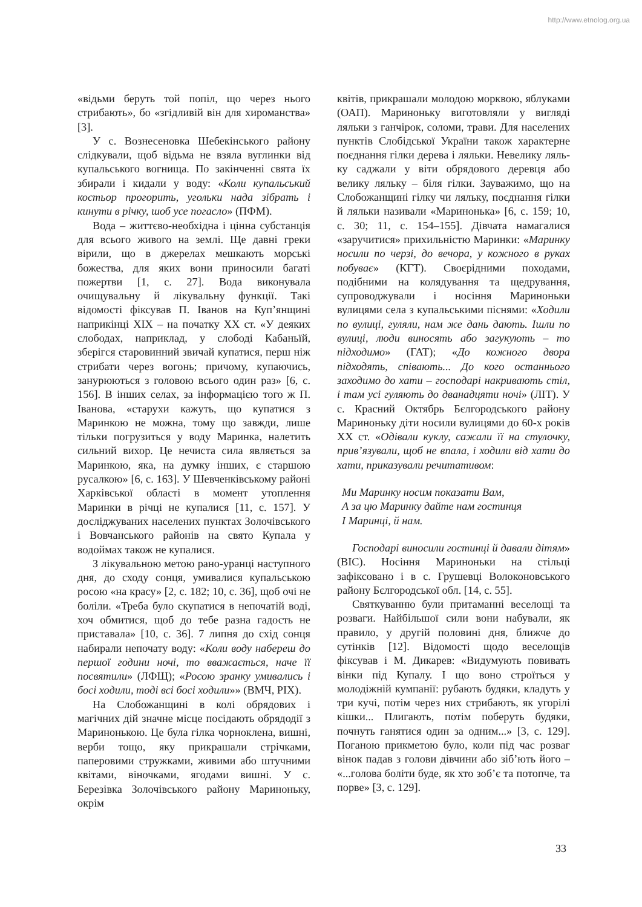http://www.etnolog.org.ua
«відьми беруть той попіл, що через нього стрибають», бо «згідливій він для хиро­манства» [3].
У с. Вознесеновка Шебекінського ра­йону слідкували, щоб відьма не взяла вуглинки від купальського вогнища. По закінченні свята їх збирали і кидали у воду: «Коли купальський костьор прого­рить, угольки нада зібрать і кинути в річку, шоб усе погасло» (ПФМ).
Вода – життєво-необхідна і цінна суб­станція для всього живого на землі. Ще давні греки вірили, що в джерелах меш­кають морські божества, для яких вони приносили багаті пожертви [1, с. 27]. Вода виконувала очищувальну й лікувальну функції. Такі відомості фіксував П. Іва­нов на Куп’янщині наприкінці XIX – на початку XX ст. «У деяких слободах, на­приклад, у слободі Кабаньїй, зберігся старовинний звичай купатися, перш ніж стрибати через вогонь; причому, купаю­чись, занурюються з головою всього один раз» [6, с. 156]. В інших селах, за інфор­мацією того ж П. Іванова, «старухи ка­жуть, що купатися з Маринкою не можна, тому що завжди, лише тільки погрузиться у воду Маринка, налетить сильний вихор. Це нечиста сила являється за Маринкою, яка, на думку інших, є старшою русал­кою» [6, с. 163]. У Шевченківському райо­ні Харківської області в момент утоплення Маринки в річці не купалися [11, с. 157]. У досліджуваних населених пунктах Зо­лочівського і Вовчанського районів на свя­то Купала у водоймах також не купалися.
З лікувальною метою рано-уранці на­ступного дня, до сходу сонця, умивалися купальською росою «на красу» [2, с. 182; 10, с. 36], щоб очі не боліли. «Треба було скупатися в непочатій воді, хоч обмитися, щоб до тебе разна гадость не приставала» [10, с. 36]. 7 липня до схід сонця набира­ли непочату воду: «Коли воду набереш до першої години ночі, то вважається, наче її посвятили» (ЛФЩ); «Росою зранку умивались і босі ходили, тоді всі босі хо­дили»» (ВМЧ, РІХ).
На Слобожанщині в колі обрядових і магічних дій значне місце посідають об­рядодії з Маринонькою. Це була гілка чорноклена, вишні, верби тощо, яку при­крашали стрічками, паперовими струж­ками, живими або штучними квітами, ві­ночками, ягодами вишні. У с. Березівка Золочівського району Мариноньку, окрім
квітів, прикрашали молодою морквою, яблуками (ОАП). Мариноньку виготовля­ли у вигляді ляльки з ганчірок, соломи, трави. Для населених пунктів Слобід­ської України також характерне поєднан­ня гілки дерева і ляльки. Невелику ляль­ку саджали у віти обрядового деревця або велику ляльку – біля гілки. Зауважи­мо, що на Слобожанщині гілку чи ляль­ку, поєднання гілки й ляльки називали «Маринонька» [6, с. 159; 10, с. 30; 11, с. 154–155]. Дівчата намагалися «заручи­тися» прихильністю Маринки: «Маринку носили по черзі, до вечора, у кожного в руках побуває» (КГТ). Своєрідними по­ходами, подібними на колядування та щедрування, супроводжували і носіння Мариноньки вулицями села з купальськи­ми піснями: «Ходили по вулиці, гуляли, нам же дань дають. Ішли по вулиці, люди виносять або загукують – то підходимо» (ГАТ); «До кожного двора підходять, спі­вають... До кого останнього заходимо до хати – господарі накривають стіл, і там усі гуляють до дванадцяти ночі» (ЛІТ). У с. Красний Октябрь Бєлгородського ра­йону Мариноньку діти носили вулицями до 60-х років XX ст. «Одівали куклу, са­жали її на стулочку, прив’язували, щоб не впала, і ходили від хати до хати, при­казували речитативом:
Ми Маринку носим показати Вам,
А за цю Маринку дайте нам гостинця
І Маринці, й нам.
Господарі виносили гостинці й давали дітям» (ВІС). Носіння Мариноньки на стільці зафіксовано і в с. Грушевці Во­локоновського району Бєлгородської обл. [14, с. 55].
Святкуванню були притаманні весело­щі та розваги. Найбільшої сили вони на­бували, як правило, у другій половині дня, ближче до сутінків [12]. Відомості щодо веселощів фіксував і М. Дикарев: «Ви­думують повивать вінки під Купалу. І що воно строїться у молодіжній кумпанії: ру­бають будяки, кладуть у три кучі, потім через них стрибають, як угорілі кішки... Плигають, потім поберуть будяки, почнуть ганятися один за одним...» [3, с. 129]. По­ганою прикметою було, коли під час розваг вінок падав з голови дівчини або зіб’ють його – «...голова боліти буде, як хто зоб’є та потопче, та порве» [3, с. 129].
33